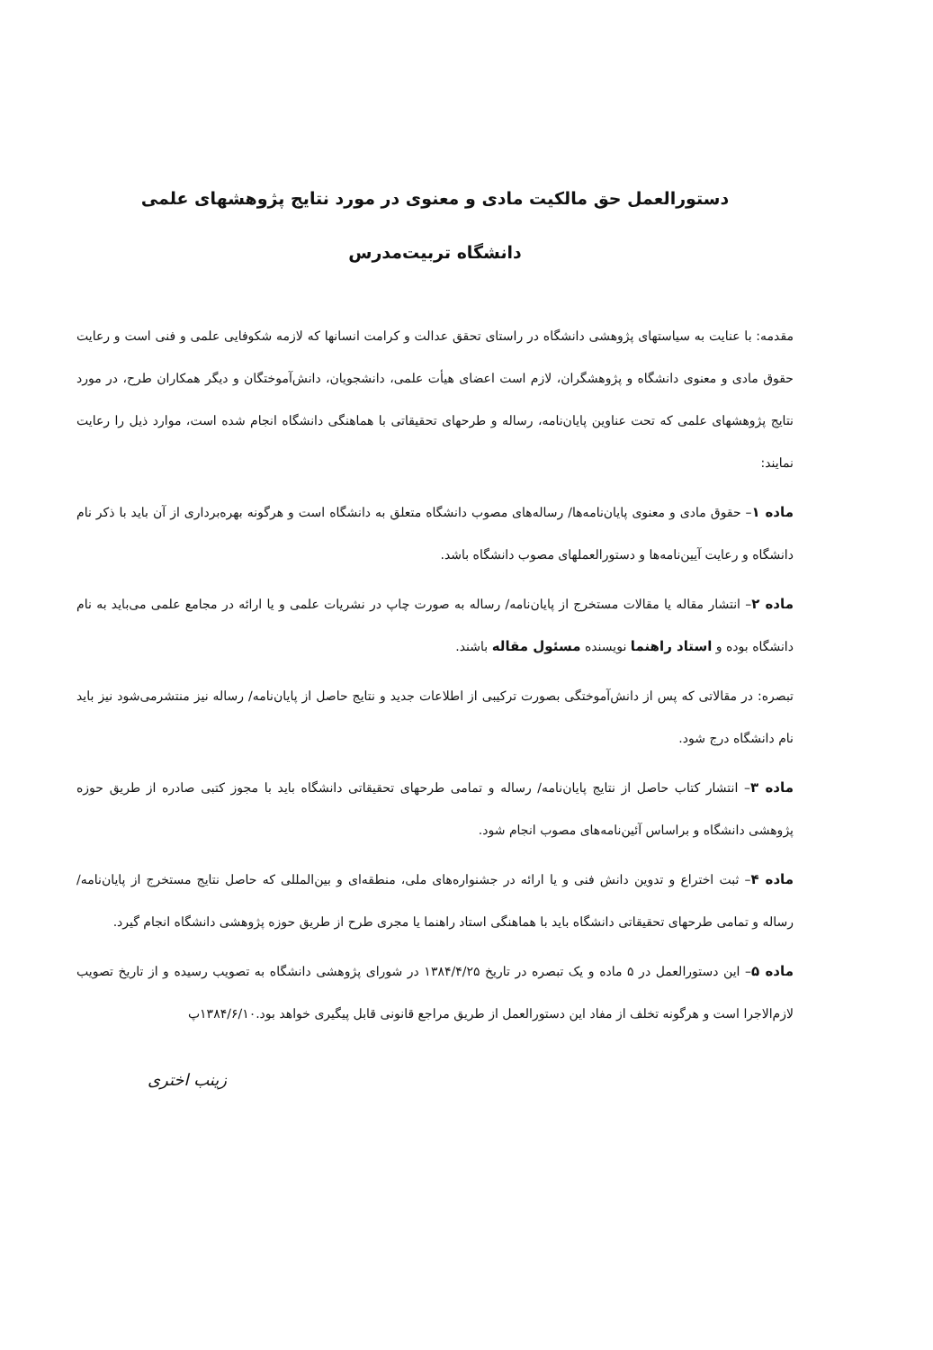دستورالعمل حق مالکیت مادی و معنوی در مورد نتایج پژوهشهای علمی
دانشگاه تربیت‌مدرس
مقدمه: با عنایت به سیاستهای پژوهشی دانشگاه در راستای تحقق عدالت و کرامت انسانها که لازمه شکوفایی علمی و فنی است و رعایت حقوق مادی و معنوی دانشگاه و پژوهشگران، لازم است اعضای هیأت علمی، دانشجویان، دانش‌آموختگان و دیگر همکاران طرح، در مورد نتایج پژوهشهای علمی که تحت عناوین پایان‌نامه، رساله و طرحهای تحقیقاتی با هماهنگی دانشگاه انجام شده است، موارد ذیل را رعایت نمایند:
ماده ۱– حقوق مادی و معنوی پایان‌نامه‌ها/ رساله‌های مصوب دانشگاه متعلق به دانشگاه است و هرگونه بهره‌برداری از آن باید با ذکر نام دانشگاه و رعایت آیین‌نامه‌ها و دستورالعملهای مصوب دانشگاه باشد.
ماده ۲– انتشار مقاله یا مقالات مستخرج از پایان‌نامه/ رساله به صورت چاپ در نشریات علمی و یا ارائه در مجامع علمی می‌باید به نام دانشگاه بوده و استاد راهنما نویسنده مسئول مقاله باشند.
تبصره: در مقالاتی که پس از دانش‌آموختگی بصورت ترکیبی از اطلاعات جدید و نتایج حاصل از پایان‌نامه/ رساله نیز منتشرمی‌شود نیز باید نام دانشگاه درج شود.
ماده ۳– انتشار کتاب حاصل از نتایج پایان‌نامه/ رساله و تمامی طرحهای تحقیقاتی دانشگاه باید با مجوز کتبی صادره از طریق حوزه پژوهشی دانشگاه و براساس آئین‌نامه‌های مصوب انجام شود.
ماده ۴– ثبت اختراع و تدوین دانش فنی و یا ارائه در جشنواره‌های ملی، منطقه‌ای و بین‌المللی که حاصل نتایج مستخرج از پایان‌نامه/ رساله و تمامی طرحهای تحقیقاتی دانشگاه باید با هماهنگی استاد راهنما یا مجری طرح از طریق حوزه پژوهشی دانشگاه انجام گیرد.
ماده ۵– این دستورالعمل در ۵ ماده و یک تبصره در تاریخ ۱۳۸۴/۴/۲۵ در شورای پژوهشی دانشگاه به تصویب رسیده و از تاریخ تصویب لازم‌الاجرا است و هرگونه تخلف از مفاد این دستورالعمل از طریق مراجع قانونی قابل پیگیری خواهد بود.۱۳۸۴/۶/۱۰پ
زینب اختری